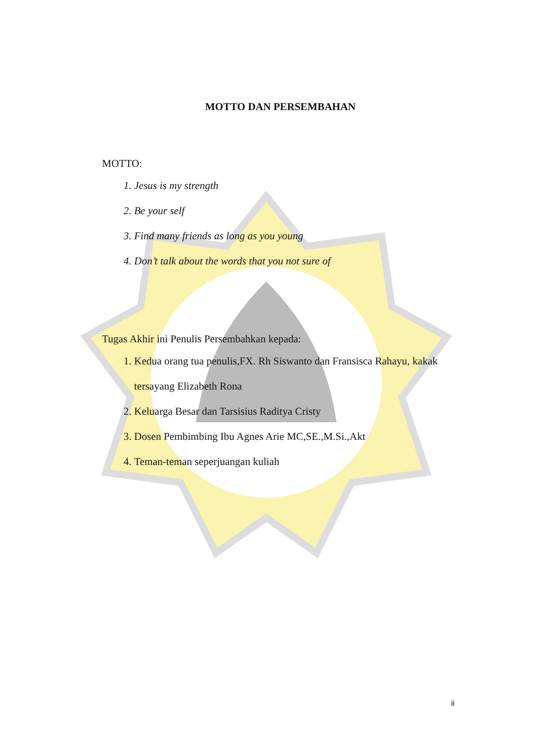MOTTO DAN PERSEMBAHAN
MOTTO:
1. Jesus is my strength
2. Be your self
3. Find many friends as long as you young
4. Don’t talk about the words that you not sure of
Tugas Akhir ini Penulis Persembahkan kepada:
1. Kedua orang tua penulis,FX. Rh Siswanto dan Fransisca Rahayu, kakak tersayang Elizabeth Rona
2. Keluarga Besar dan Tarsisius Raditya Cristy
3. Dosen Pembimbing Ibu Agnes Arie MC,SE.,M.Si.,Akt
4. Teman-teman seperjuangan kuliah
ii